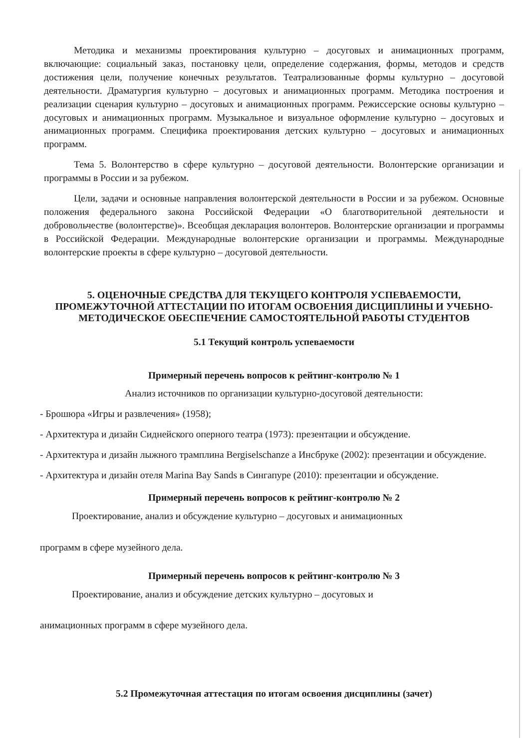Методика и механизмы проектирования культурно – досуговых и анимационных программ, включающие: социальный заказ, постановку цели, определение содержания, формы, методов и средств достижения цели, получение конечных результатов. Театрализованные формы культурно – досуговой деятельности. Драматургия культурно – досуговых и анимационных программ. Методика построения и реализации сценария культурно – досуговых и анимационных программ. Режиссерские основы культурно – досуговых и анимационных программ. Музыкальное и визуальное оформление культурно – досуговых и анимационных программ. Специфика проектирования детских культурно – досуговых и анимационных программ.
Тема 5. Волонтерство в сфере культурно – досуговой деятельности. Волонтерские организации и программы в России и за рубежом.
Цели, задачи и основные направления волонтерской деятельности в России и за рубежом. Основные положения федерального закона Российской Федерации «О благотворительной деятельности и добровольчестве (волонтерстве)». Всеобщая декларация волонтеров. Волонтерские организации и программы в Российской Федерации. Международные волонтерские организации и программы. Международные волонтерские проекты в сфере культурно – досуговой деятельности.
5. ОЦЕНОЧНЫЕ СРЕДСТВА ДЛЯ ТЕКУЩЕГО КОНТРОЛЯ УСПЕВАЕМОСТИ, ПРОМЕЖУТОЧНОЙ АТТЕСТАЦИИ ПО ИТОГАМ ОСВОЕНИЯ ДИСЦИПЛИНЫ И УЧЕБНО-МЕТОДИЧЕСКОЕ ОБЕСПЕЧЕНИЕ САМОСТОЯТЕЛЬНОЙ РАБОТЫ СТУДЕНТОВ
5.1 Текущий контроль успеваемости
Примерный перечень вопросов к рейтинг-контролю № 1
Анализ источников по организации культурно-досуговой деятельности:
- Брошюра «Игры и развлечения» (1958);
- Архитектура и дизайн Сиднейского оперного театра (1973): презентации и обсуждение.
- Архитектура и дизайн лыжного трамплина Bergiselschanze а Инсбруке (2002): презентации и обсуждение.
- Архитектура и дизайн отеля Marina Bay Sands в Сингапуре (2010): презентации и обсуждение.
Примерный перечень вопросов к рейтинг-контролю № 2
Проектирование, анализ и обсуждение культурно – досуговых и анимационных
программ в сфере музейного дела.
Примерный перечень вопросов к рейтинг-контролю № 3
Проектирование, анализ и обсуждение детских культурно – досуговых и
анимационных программ в сфере музейного дела.
5.2 Промежуточная аттестация по итогам освоения дисциплины (зачет)